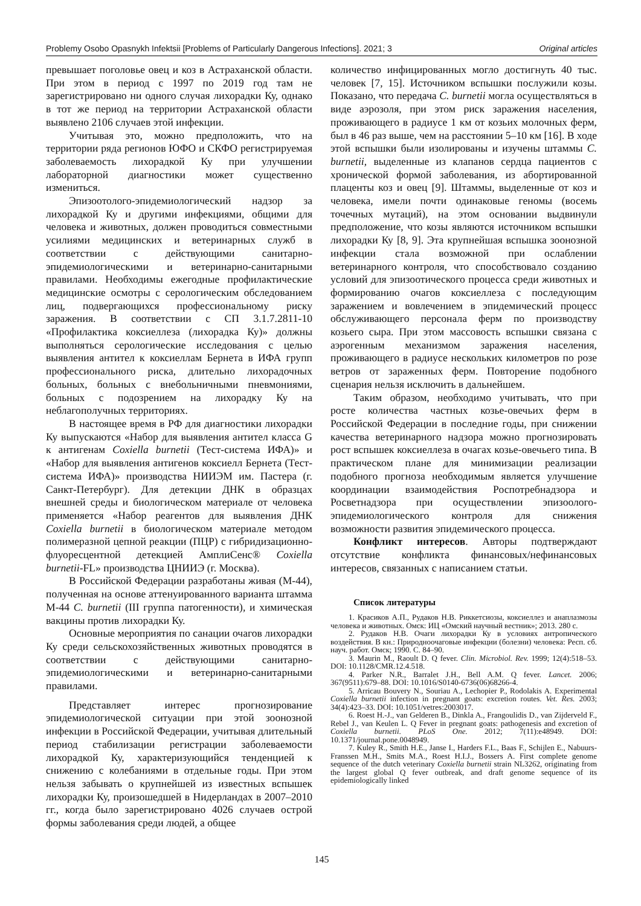Problemy Osobo Opasnykh Infektsii [Problems of Particularly Dangerous Infections]. 2021; 3 Original articles
превышает поголовье овец и коз в Астраханской области. При этом в период с 1997 по 2019 год там не зарегистрировано ни одного случая лихорадки Ку, однако в тот же период на территории Астраханской области выявлено 2106 случаев этой инфекции.
Учитывая это, можно предположить, что на территории ряда регионов ЮФО и СКФО регистрируемая заболеваемость лихорадкой Ку при улучшении лабораторной диагностики может существенно измениться.
Эпизоотолого-эпидемиологический надзор за лихорадкой Ку и другими инфекциями, общими для человека и животных, должен проводиться совместными усилиями медицинских и ветеринарных служб в соответствии с действующими санитарно-эпидемиологическими и ветеринарно-санитарными правилами. Необходимы ежегодные профилактические медицинские осмотры с серологическим обследованием лиц, подвергающихся профессиональному риску заражения. В соответствии с СП 3.1.7.2811-10 «Профилактика коксиеллеза (лихорадка Ку)» должны выполняться серологические исследования с целью выявления антител к коксиеллам Бернета в ИФА групп профессионального риска, длительно лихорадочных больных, больных с внебольничными пневмониями, больных с подозрением на лихорадку Ку на неблагополучных территориях.
В настоящее время в РФ для диагностики лихорадки Ку выпускаются «Набор для выявления антител класса G к антигенам Coxiella burnetii (Тест-система ИФА)» и «Набор для выявления антигенов коксиелл Бернета (Тест-система ИФА)» производства НИИЭМ им. Пастера (г. Санкт-Петербург). Для детекции ДНК в образцах внешней среды и биологическом материале от человека применяется «Набор реагентов для выявления ДНК Coxiella burnetii в биологическом материале методом полимеразной цепной реакции (ПЦР) с гибридизационно-флуоресцентной детекцией АмплиСенс® Coxiella burnetii-FL» производства ЦНИИЭ (г. Москва).
В Российской Федерации разработаны живая (М-44), полученная на основе аттенуированного варианта штамма М-44 C. burnetii (III группа патогенности), и химическая вакцины против лихорадки Ку.
Основные мероприятия по санации очагов лихорадки Ку среди сельскохозяйственных животных проводятся в соответствии с действующими санитарно-эпидемиологическими и ветеринарно-санитарными правилами.
Представляет интерес прогнозирование эпидемиологической ситуации при этой зоонозной инфекции в Российской Федерации, учитывая длительный период стабилизации регистрации заболеваемости лихорадкой Ку, характеризующийся тенденцией к снижению с колебаниями в отдельные годы. При этом нельзя забывать о крупнейшей из известных вспышек лихорадки Ку, произошедшей в Нидерландах в 2007–2010 гг., когда было зарегистрировано 4026 случаев острой формы заболевания среди людей, а общее
количество инфицированных могло достигнуть 40 тыс. человек [7, 15]. Источником вспышки послужили козы. Показано, что передача C. burnetii могла осуществляться в виде аэрозоля, при этом риск заражения населения, проживающего в радиусе 1 км от козьих молочных ферм, был в 46 раз выше, чем на расстоянии 5–10 км [16]. В ходе этой вспышки были изолированы и изучены штаммы C. burnetii, выделенные из клапанов сердца пациентов с хронической формой заболевания, из абортированной плаценты коз и овец [9]. Штаммы, выделенные от коз и человека, имели почти одинаковые геномы (восемь точечных мутаций), на этом основании выдвинули предположение, что козы являются источником вспышки лихорадки Ку [8, 9]. Эта крупнейшая вспышка зоонозной инфекции стала возможной при ослаблении ветеринарного контроля, что способствовало созданию условий для эпизоотического процесса среди животных и формированию очагов коксиеллеза с последующим заражением и вовлечением в эпидемический процесс обслуживающего персонала ферм по производству козьего сыра. При этом массовость вспышки связана с аэрогенным механизмом заражения населения, проживающего в радиусе нескольких километров по розе ветров от зараженных ферм. Повторение подобного сценария нельзя исключить в дальнейшем.
Таким образом, необходимо учитывать, что при росте количества частных козье-овечьих ферм в Российской Федерации в последние годы, при снижении качества ветеринарного надзора можно прогнозировать рост вспышек коксиеллеза в очагах козье-овечьего типа. В практическом плане для минимизации реализации подобного прогноза необходимым является улучшение координации взаимодействия Роспотребнадзора и Росветнадзора при осуществлении эпизоолого-эпидемиологического контроля для снижения возможности развития эпидемического процесса.
Конфликт интересов. Авторы подтверждают отсутствие конфликта финансовых/нефинансовых интересов, связанных с написанием статьи.
Список литературы
1. Красиков А.П., Рудаков Н.В. Риккетсиозы, коксиеллез и анаплазмозы человека и животных. Омск: ИЦ «Омский научный вестник»; 2013. 280 с.
2. Рудаков Н.В. Очаги лихорадки Ку в условиях антропического воздействия. В кн.: Природноочаговые инфекции (болезни) человека: Респ. сб. науч. работ. Омск; 1990. С. 84–90.
3. Maurin M., Raoult D. Q fever. Clin. Microbiol. Rev. 1999; 12(4):518–53. DOI: 10.1128/CMR.12.4.518.
4. Parker N.R., Barralet J.H., Bell A.M. Q fever. Lancet. 2006; 367(9511):679–88. DOI: 10.1016/S0140-6736(06)68266-4.
5. Arricau Bouvery N., Souriau A., Lechopier P., Rodolakis A. Experimental Coxiella burnetii infection in pregnant goats: excretion routes. Vet. Res. 2003; 34(4):423–33. DOI: 10.1051/vetres:2003017.
6. Roest H.-J., van Gelderen B., Dinkla A., Frangoulidis D., van Zijderveld F., Rebel J., van Keulen L. Q Fever in pregnant goats: pathogenesis and excretion of Coxiella burnetii. PLoS One. 2012; 7(11):e48949. DOI: 10.1371/journal.pone.0048949.
7. Kuley R., Smith H.E., Janse I., Harders F.L., Baas F., Schijlen E., Nabuurs-Franssen M.H., Smits M.A., Roest H.I.J., Bossers A. First complete genome sequence of the dutch veterinary Coxiella burnetii strain NL3262, originating from the largest global Q fever outbreak, and draft genome sequence of its epidemiologically linked
145